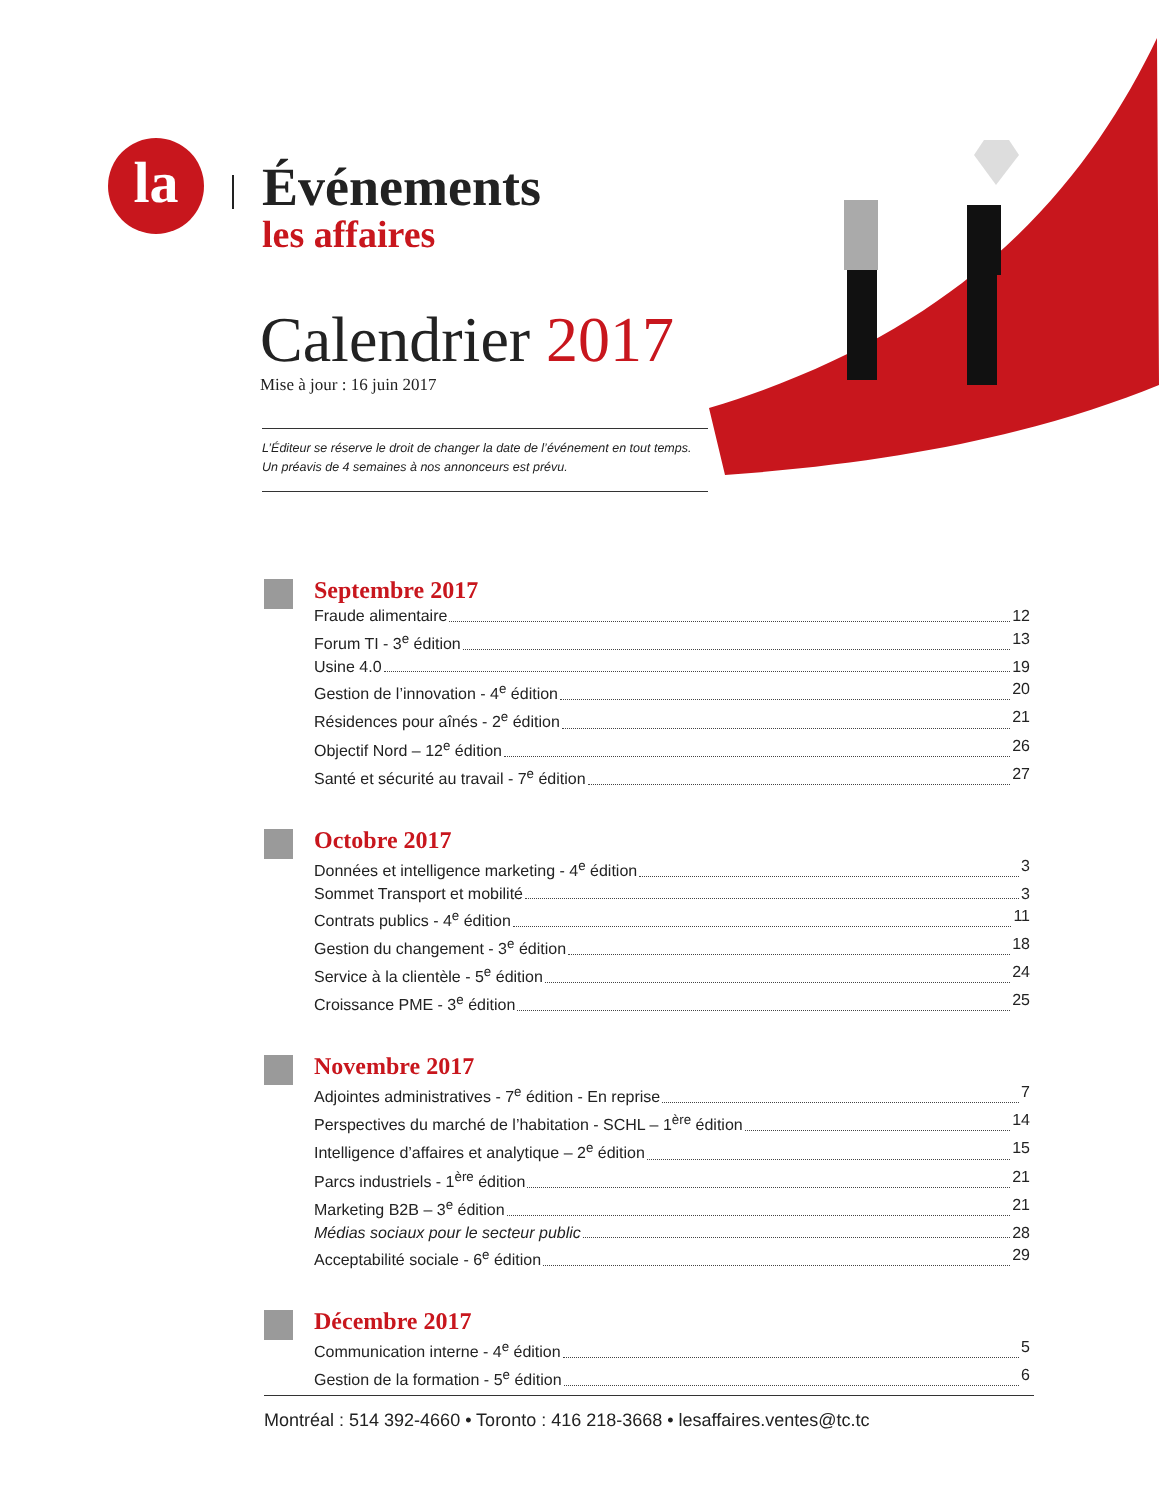la
Événements
les affaires
Calendrier 2017
Mise à jour : 16 juin 2017
L’Éditeur se réserve le droit de changer la date de l’événement en tout temps.
Un préavis de 4 semaines à nos annonceurs est prévu.
Septembre 2017
Fraude alimentaire 12
Forum TI - 3<sup>e</sup> édition 13
Usine 4.0 19
Gestion de l’innovation - 4<sup>e</sup> édition 20
Résidences pour aînés - 2<sup>e</sup> édition 21
Objectif Nord – 12<sup>e</sup> édition 26
Santé et sécurité au travail - 7<sup>e</sup> édition 27
Octobre 2017
Données et intelligence marketing - 4<sup>e</sup> édition 3
Sommet Transport et mobilité 3
Contrats publics - 4<sup>e</sup> édition 11
Gestion du changement - 3<sup>e</sup> édition 18
Service à la clientèle - 5<sup>e</sup> édition 24
Croissance PME - 3<sup>e</sup> édition 25
Novembre 2017
Adjointes administratives - 7<sup>e</sup> édition - En reprise 7
Perspectives du marché de l’habitation - SCHL – 1<sup>ère</sup> édition 14
Intelligence d’affaires et analytique – 2<sup>e</sup> édition 15
Parcs industriels - 1<sup>ère</sup> édition 21
Marketing B2B – 3<sup>e</sup> édition 21
Médias sociaux pour le secteur public 28
Acceptabilité sociale - 6<sup>e</sup> édition 29
Décembre 2017
Communication interne - 4<sup>e</sup> édition 5
Gestion de la formation - 5<sup>e</sup> édition 6
Montréal : 514 392-4660 • Toronto : 416 218-3668 • lesaffaires.ventes@tc.tc